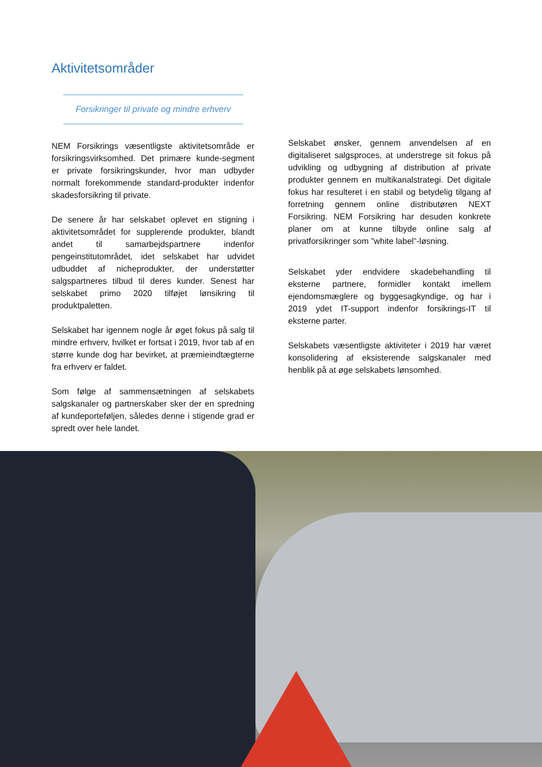Aktivitetsområder
Forsikringer til private og mindre erhverv
NEM Forsikrings væsentligste aktivitetsområde er forsikringsvirksomhed. Det primære kunde-segment er private forsikringskunder, hvor man udbyder normalt forekommende standard-produkter indenfor skadesforsikring til private.
De senere år har selskabet oplevet en stigning i aktivitetsområdet for supplerende produkter, blandt andet til samarbejdspartnere indenfor pengeinstitutområdet, idet selskabet har udvidet udbuddet af nicheprodukter, der understøtter salgspartneres tilbud til deres kunder. Senest har selskabet primo 2020 tilføjet lønsikring til produktpaletten.
Selskabet har igennem nogle år øget fokus på salg til mindre erhverv, hvilket er fortsat i 2019, hvor tab af en større kunde dog har bevirket, at præmieindtægterne fra erhverv er faldet.
Som følge af sammensætningen af selskabets salgskanaler og partnerskaber sker der en spredning af kundeporteføljen, således denne i stigende grad er spredt over hele landet.
Selskabet ønsker, gennem anvendelsen af en digitaliseret salgsproces, at understrege sit fokus på udvikling og udbygning af distribution af private produkter gennem en multikanalstrategi. Det digitale fokus har resulteret i en stabil og betydelig tilgang af forretning gennem online distributøren NEXT Forsikring. NEM Forsikring har desuden konkrete planer om at kunne tilbyde online salg af privatforsikringer som ”white label”-løsning.
Selskabet yder endvidere skadebehandling til eksterne partnere, formidler kontakt imellem ejendomsmæglere og byggesagkyndige, og har i 2019 ydet IT-support indenfor forsikrings-IT til eksterne parter.
Selskabets væsentligste aktiviteter i 2019 har været konsolidering af eksisterende salgskanaler med henblik på at øge selskabets lønsomhed.